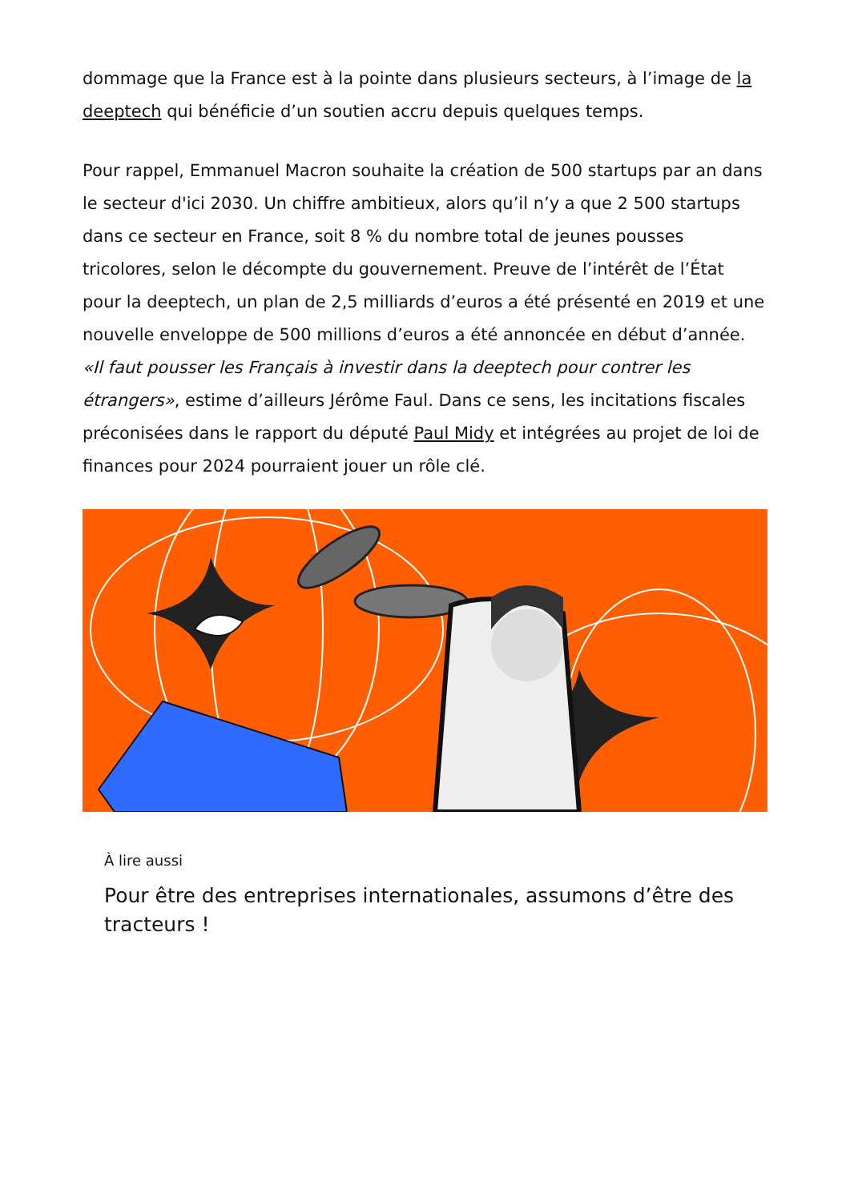dommage que la France est à la pointe dans plusieurs secteurs, à l’image de la deeptech qui bénéficie d’un soutien accru depuis quelques temps.
Pour rappel, Emmanuel Macron souhaite la création de 500 startups par an dans le secteur d'ici 2030. Un chiffre ambitieux, alors qu’il n’y a que 2 500 startups dans ce secteur en France, soit 8 % du nombre total de jeunes pousses tricolores, selon le décompte du gouvernement. Preuve de l’intérêt de l’État pour la deeptech, un plan de 2,5 milliards d’euros a été présenté en 2019 et une nouvelle enveloppe de 500 millions d’euros a été annoncée en début d’année. «Il faut pousser les Français à investir dans la deeptech pour contrer les étrangers», estime d’ailleurs Jérôme Faul. Dans ce sens, les incitations fiscales préconisées dans le rapport du député Paul Midy et intégrées au projet de loi de finances pour 2024 pourraient jouer un rôle clé.
À lire aussi
Pour être des entreprises internationales, assumons d’être des tracteurs !